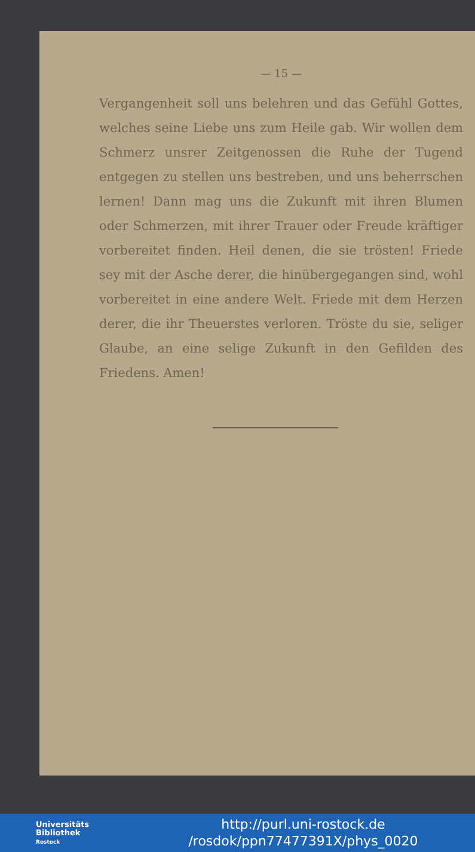— 15 —
Vergangenheit soll uns belehren und das Gefühl Gottes, welches seine Liebe uns zum Heile gab. Wir wollen dem Schmerz unsrer Zeitgenossen die Ruhe der Tugend entgegen zu stellen uns bestreben, und uns beherrschen lernen! Dann mag uns die Zukunft mit ihren Blumen oder Schmerzen, mit ihrer Trauer oder Freude kräftiger vorbereitet finden. Heil denen, die sie trösten! Friede sey mit der Asche derer, die hinübergegangen sind, wohl vorbereitet in eine andere Welt. Friede mit dem Herzen derer, die ihr Theuerstes verloren. Tröste du sie, seliger Glaube, an eine selige Zukunft in den Gefilden des Friedens. Amen!
Universitäts
Bibliothek
Rostock
http://purl.uni-rostock.de
/rosdok/ppn77477391X/phys_0020